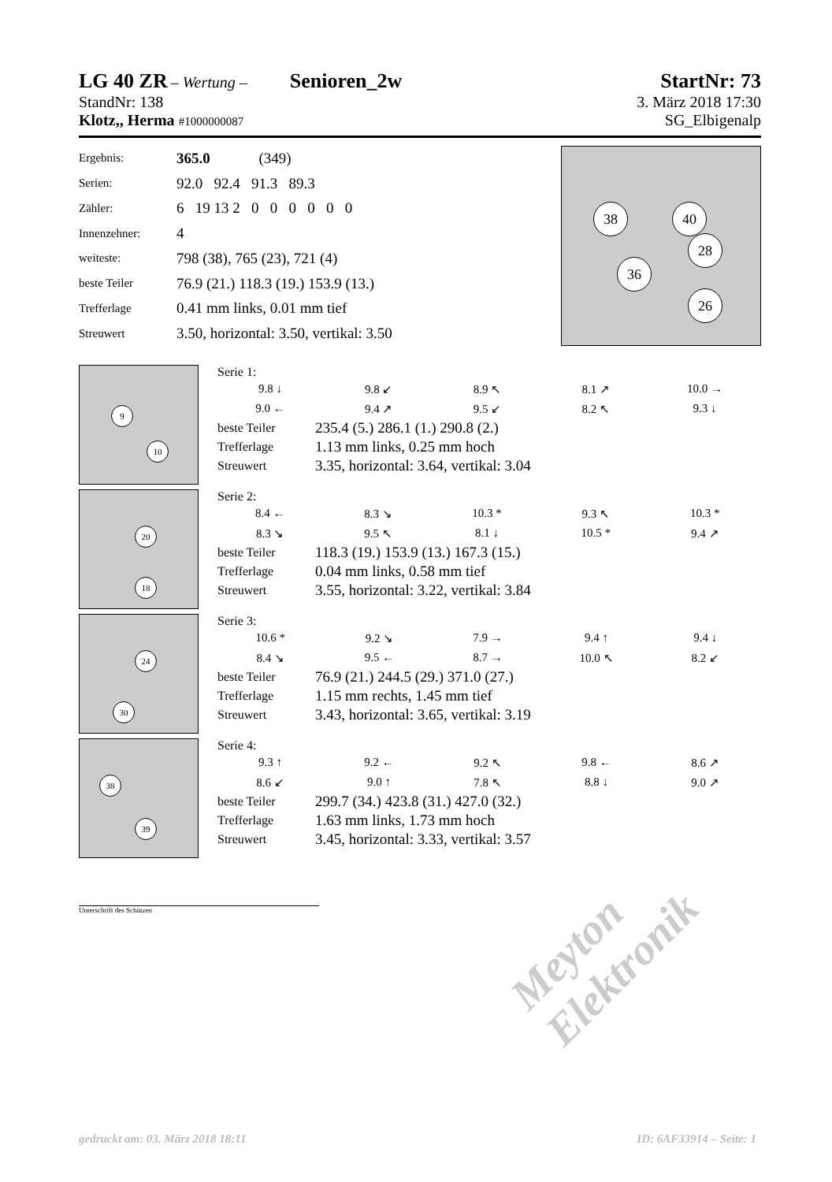LG 40 ZR – Wertung – Senioren_2w
StartNr: 73
StandNr: 138 3. März 2018 17:30
Klotz,, Herma #1000000087 SG_Elbigenalp
| Ergebnis: | 365.0 (349) |
| Serien: | 92.0 92.4 91.3 89.3 |
| Zähler: | 6 19 13 2 0 0 0 0 0 0 |
| Innenzehner: | 4 |
| weiteste: | 798 (38), 765 (23), 721 (4) |
| beste Teiler | 76.9 (21.) 118.3 (19.) 153.9 (13.) |
| Trefferlage | 0.41 mm links, 0.01 mm tief |
| Streuwert | 3.50, horizontal: 3.50, vertikal: 3.50 |
38 40
26
36
28
9
10
Serie 1:
| 9.8 ↓ | 9.8 ↙ | 8.9 ↖ | 8.1 ↗ | 10.0 → |
| 9.0 ← | 9.4 ↗ | 9.5 ↙ | 8.2 ↖ | 9.3 ↓ |
| beste Teiler | 235.4 (5.) 286.1 (1.) 290.8 (2.) |
| Trefferlage | 1.13 mm links, 0.25 mm hoch |
| Streuwert | 3.35, horizontal: 3.64, vertikal: 3.04 |
20
18
Serie 2:
| 8.4 ← | 8.3 ↘ | 10.3 * | 9.3 ↖ | 10.3 * |
| 8.3 ↘ | 9.5 ↖ | 8.1 ↓ | 10.5 * | 9.4 ↗ |
| beste Teiler | 118.3 (19.) 153.9 (13.) 167.3 (15.) |
| Trefferlage | 0.04 mm links, 0.58 mm tief |
| Streuwert | 3.55, horizontal: 3.22, vertikal: 3.84 |
24
30
Serie 3:
| 10.6 * | 9.2 ↘ | 7.9 → | 9.4 ↑ | 9.4 ↓ |
| 8.4 ↘ | 9.5 ← | 8.7 → | 10.0 ↖ | 8.2 ↙ |
| beste Teiler | 76.9 (21.) 244.5 (29.) 371.0 (27.) |
| Trefferlage | 1.15 mm rechts, 1.45 mm tief |
| Streuwert | 3.43, horizontal: 3.65, vertikal: 3.19 |
38
39
Serie 4:
| 9.3 ↑ | 9.2 ← | 9.2 ↖ | 9.8 ← | 8.6 ↗ |
| 8.6 ↙ | 9.0 ↑ | 7.8 ↖ | 8.8 ↓ | 9.0 ↗ |
| beste Teiler | 299.7 (34.) 423.8 (31.) 427.0 (32.) |
| Trefferlage | 1.63 mm links, 1.73 mm hoch |
| Streuwert | 3.45, horizontal: 3.33, vertikal: 3.57 |
Unterschrift des Schützen
Meyton Elektronik
gedruckt am: 03. März 2018 18:11 ID: 6AF33914 – Seite: 1